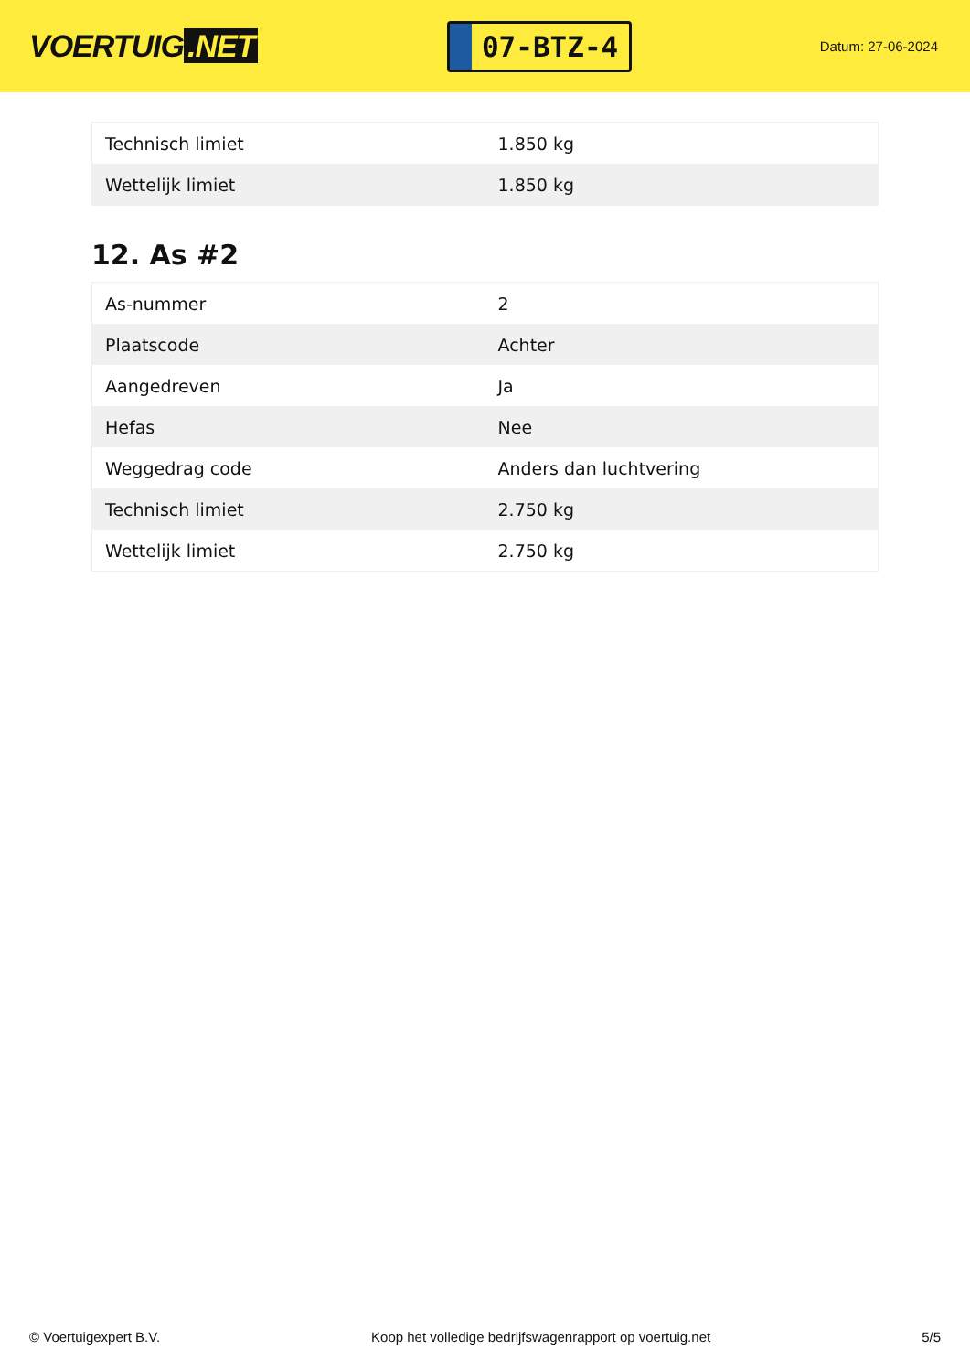VOERTUIG.NET
07-BTZ-4
Datum: 27-06-2024
| Technisch limiet | 1.850 kg |
| Wettelijk limiet | 1.850 kg |
12. As #2
| As-nummer | 2 |
| Plaatscode | Achter |
| Aangedreven | Ja |
| Hefas | Nee |
| Weggedrag code | Anders dan luchtvering |
| Technisch limiet | 2.750 kg |
| Wettelijk limiet | 2.750 kg |
© Voertuigexpert B.V. Koop het volledige bedrijfswagenrapport op voertuig.net 5/5